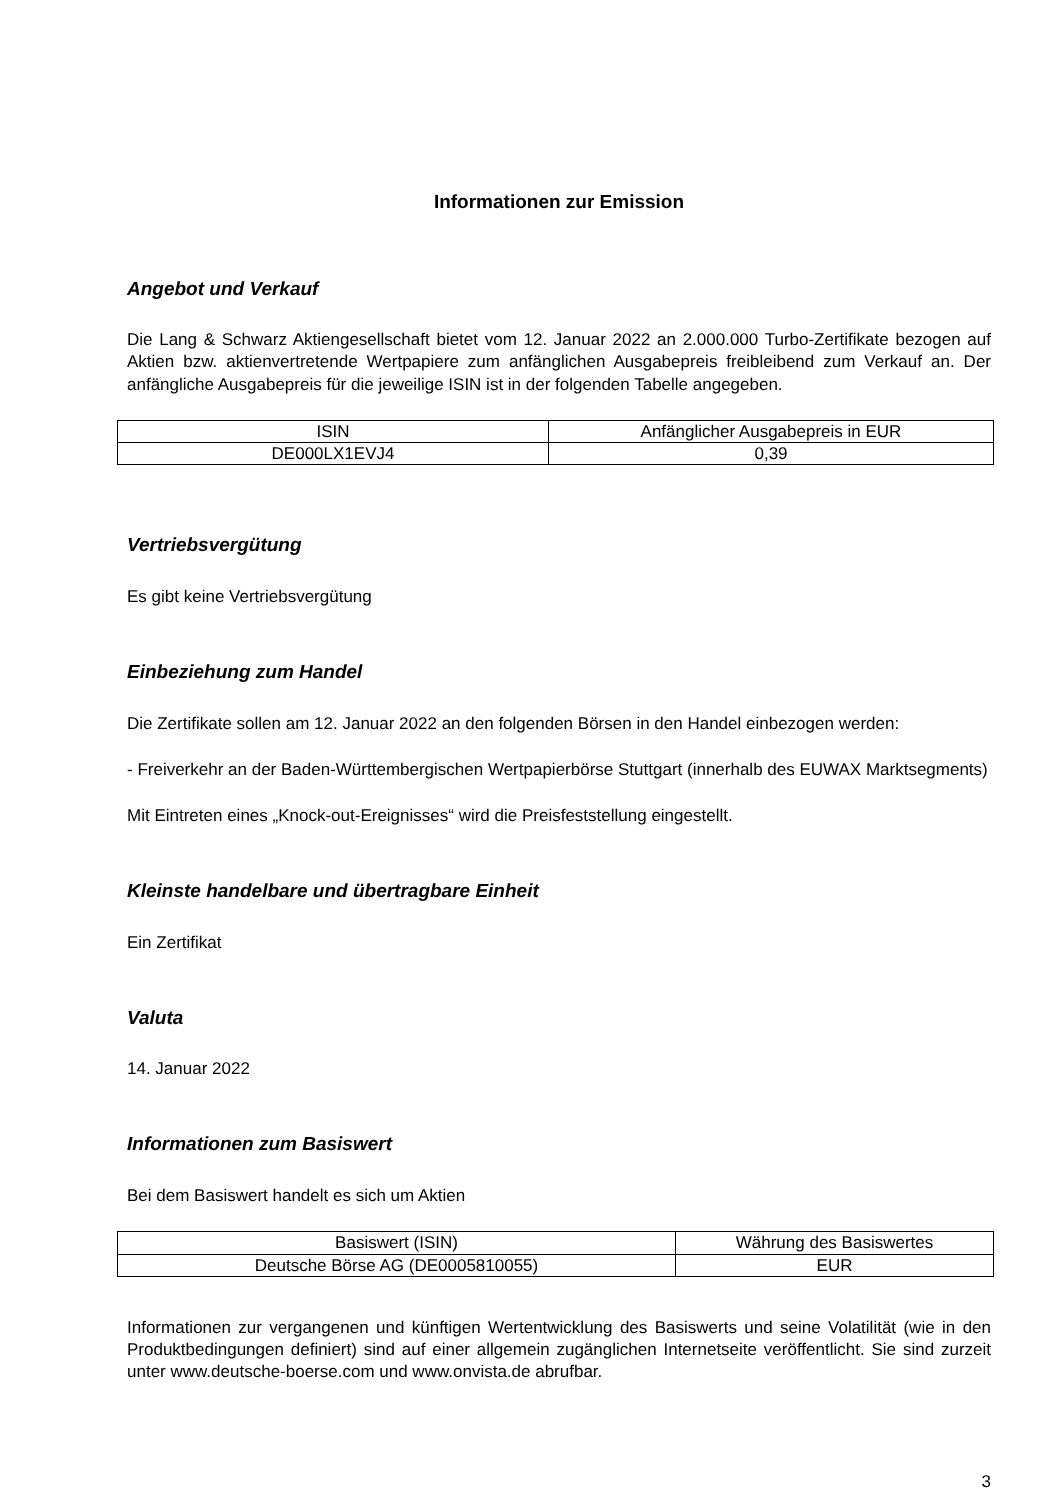Informationen zur Emission
Angebot und Verkauf
Die Lang & Schwarz Aktiengesellschaft bietet vom 12. Januar 2022 an 2.000.000 Turbo-Zertifikate bezogen auf Aktien bzw. aktienvertretende Wertpapiere zum anfänglichen Ausgabepreis freibleibend zum Verkauf an. Der anfängliche Ausgabepreis für die jeweilige ISIN ist in der folgenden Tabelle angegeben.
| ISIN | Anfänglicher Ausgabepreis in EUR |
| --- | --- |
| DE000LX1EVJ4 | 0,39 |
Vertriebsvergütung
Es gibt keine Vertriebsvergütung
Einbeziehung zum Handel
Die Zertifikate sollen am 12. Januar 2022 an den folgenden Börsen in den Handel einbezogen werden:
- Freiverkehr an der Baden-Württembergischen Wertpapierbörse Stuttgart (innerhalb des EUWAX Marktsegments)
Mit Eintreten eines „Knock-out-Ereignisses“ wird die Preisfeststellung eingestellt.
Kleinste handelbare und übertragbare Einheit
Ein Zertifikat
Valuta
14. Januar 2022
Informationen zum Basiswert
Bei dem Basiswert handelt es sich um Aktien
| Basiswert (ISIN) | Währung des Basiswertes |
| --- | --- |
| Deutsche Börse AG (DE0005810055) | EUR |
Informationen zur vergangenen und künftigen Wertentwicklung des Basiswerts und seine Volatilität (wie in den Produktbedingungen definiert) sind auf einer allgemein zugänglichen Internetseite veröffentlicht. Sie sind zurzeit unter www.deutsche-boerse.com und www.onvista.de abrufbar.
3